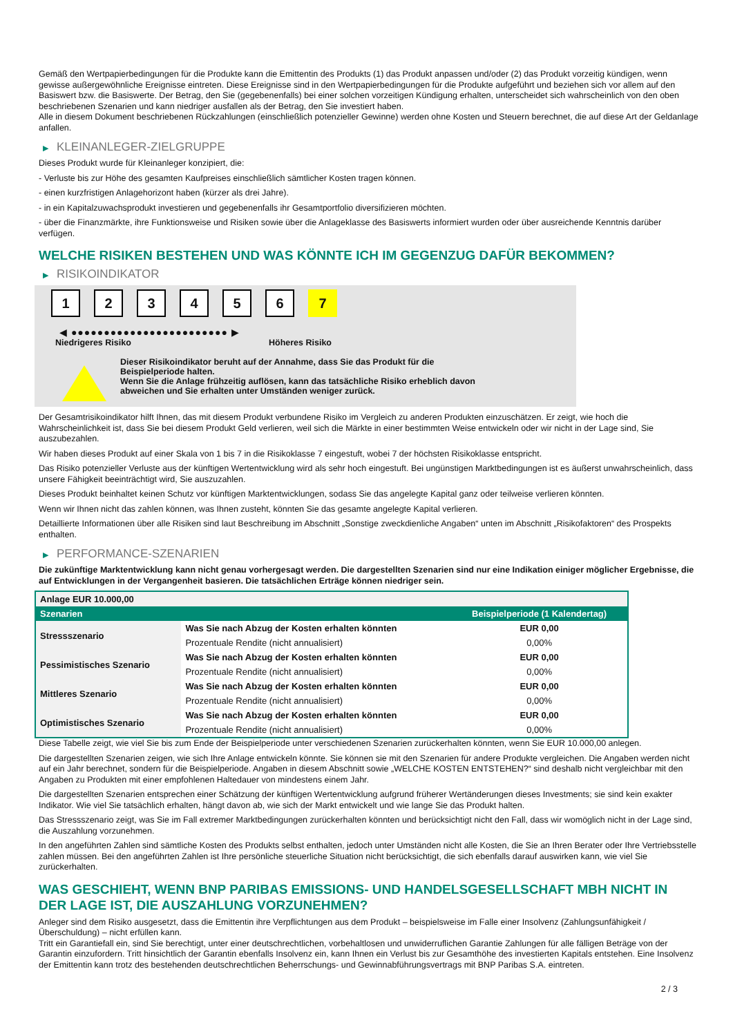Gemäß den Wertpapierbedingungen für die Produkte kann die Emittentin des Produkts (1) das Produkt anpassen und/oder (2) das Produkt vorzeitig kündigen, wenn gewisse außergewöhnliche Ereignisse eintreten. Diese Ereignisse sind in den Wertpapierbedingungen für die Produkte aufgeführt und beziehen sich vor allem auf den Basiswert bzw. die Basiswerte. Der Betrag, den Sie (gegebenenfalls) bei einer solchen vorzeitigen Kündigung erhalten, unterscheidet sich wahrscheinlich von den oben beschriebenen Szenarien und kann niedriger ausfallen als der Betrag, den Sie investiert haben.
Alle in diesem Dokument beschriebenen Rückzahlungen (einschließlich potenzieller Gewinne) werden ohne Kosten und Steuern berechnet, die auf diese Art der Geldanlage anfallen.
▶ KLEINANLEGER-ZIELGRUPPE
Dieses Produkt wurde für Kleinanleger konzipiert, die:
- Verluste bis zur Höhe des gesamten Kaufpreises einschließlich sämtlicher Kosten tragen können.
- einen kurzfristigen Anlagehorizont haben (kürzer als drei Jahre).
- in ein Kapitalzuwachsprodukt investieren und gegebenenfalls ihr Gesamtportfolio diversifizieren möchten.
- über die Finanzmärkte, ihre Funktionsweise und Risiken sowie über die Anlageklasse des Basiswerts informiert wurden oder über ausreichende Kenntnis darüber verfügen.
WELCHE RISIKEN BESTEHEN UND WAS KÖNNTE ICH IM GEGENZUG DAFÜR BEKOMMEN?
▶ RISIKOINDIKATOR
1 2 3 4 5 6 7
◀ ●●●●●●●●●●●●●●●●●●●●●●●● ▶
Niedrigeres Risiko Höheres Risiko
Dieser Risikoindikator beruht auf der Annahme, dass Sie das Produkt für die
Beispielperiode halten.
Wenn Sie die Anlage frühzeitig auflösen, kann das tatsächliche Risiko erheblich davon
abweichen und Sie erhalten unter Umständen weniger zurück.
Der Gesamtrisikoindikator hilft Ihnen, das mit diesem Produkt verbundene Risiko im Vergleich zu anderen Produkten einzuschätzen. Er zeigt, wie hoch die Wahrscheinlichkeit ist, dass Sie bei diesem Produkt Geld verlieren, weil sich die Märkte in einer bestimmten Weise entwickeln oder wir nicht in der Lage sind, Sie auszubezahlen.
Wir haben dieses Produkt auf einer Skala von 1 bis 7 in die Risikoklasse 7 eingestuft, wobei 7 der höchsten Risikoklasse entspricht.
Das Risiko potenzieller Verluste aus der künftigen Wertentwicklung wird als sehr hoch eingestuft. Bei ungünstigen Marktbedingungen ist es äußerst unwahrscheinlich, dass unsere Fähigkeit beeinträchtigt wird, Sie auszuzahlen.
Dieses Produkt beinhaltet keinen Schutz vor künftigen Marktentwicklungen, sodass Sie das angelegte Kapital ganz oder teilweise verlieren könnten.
Wenn wir Ihnen nicht das zahlen können, was Ihnen zusteht, könnten Sie das gesamte angelegte Kapital verlieren.
Detaillierte Informationen über alle Risiken sind laut Beschreibung im Abschnitt „Sonstige zweckdienliche Angaben“ unten im Abschnitt „Risikofaktoren“ des Prospekts enthalten.
▶ PERFORMANCE-SZENARIEN
Die zukünftige Marktentwicklung kann nicht genau vorhergesagt werden. Die dargestellten Szenarien sind nur eine Indikation einiger möglicher Ergebnisse, die auf Entwicklungen in der Vergangenheit basieren. Die tatsächlichen Erträge können niedriger sein.
| Anlage EUR 10.000,00 | | |
| --- | --- | --- |
| Szenarien | | Beispielperiode (1 Kalendertag) |
| Stressszenario | Was Sie nach Abzug der Kosten erhalten könnten | EUR 0,00 |
| | Prozentuale Rendite (nicht annualisiert) | 0,00% |
| Pessimistisches Szenario | Was Sie nach Abzug der Kosten erhalten könnten | EUR 0,00 |
| | Prozentuale Rendite (nicht annualisiert) | 0,00% |
| Mittleres Szenario | Was Sie nach Abzug der Kosten erhalten könnten | EUR 0,00 |
| | Prozentuale Rendite (nicht annualisiert) | 0,00% |
| Optimistisches Szenario | Was Sie nach Abzug der Kosten erhalten könnten | EUR 0,00 |
| | Prozentuale Rendite (nicht annualisiert) | 0,00% |
Diese Tabelle zeigt, wie viel Sie bis zum Ende der Beispielperiode unter verschiedenen Szenarien zurückerhalten könnten, wenn Sie EUR 10.000,00 anlegen.
Die dargestellten Szenarien zeigen, wie sich Ihre Anlage entwickeln könnte. Sie können sie mit den Szenarien für andere Produkte vergleichen. Die Angaben werden nicht auf ein Jahr berechnet, sondern für die Beispielperiode. Angaben in diesem Abschnitt sowie „WELCHE KOSTEN ENTSTEHEN?“ sind deshalb nicht vergleichbar mit den Angaben zu Produkten mit einer empfohlenen Haltedauer von mindestens einem Jahr.
Die dargestellten Szenarien entsprechen einer Schätzung der künftigen Wertentwicklung aufgrund früherer Wertänderungen dieses Investments; sie sind kein exakter Indikator. Wie viel Sie tatsächlich erhalten, hängt davon ab, wie sich der Markt entwickelt und wie lange Sie das Produkt halten.
Das Stressszenario zeigt, was Sie im Fall extremer Marktbedingungen zurückerhalten könnten und berücksichtigt nicht den Fall, dass wir womöglich nicht in der Lage sind, die Auszahlung vorzunehmen.
In den angeführten Zahlen sind sämtliche Kosten des Produkts selbst enthalten, jedoch unter Umständen nicht alle Kosten, die Sie an Ihren Berater oder Ihre Vertriebsstelle zahlen müssen. Bei den angeführten Zahlen ist Ihre persönliche steuerliche Situation nicht berücksichtigt, die sich ebenfalls darauf auswirken kann, wie viel Sie zurückerhalten.
WAS GESCHIEHT, WENN BNP PARIBAS EMISSIONS- UND HANDELSGESELLSCHAFT MBH NICHT IN DER LAGE IST, DIE AUSZAHLUNG VORZUNEHMEN?
Anleger sind dem Risiko ausgesetzt, dass die Emittentin ihre Verpflichtungen aus dem Produkt – beispielsweise im Falle einer Insolvenz (Zahlungsunfähigkeit / Überschuldung) – nicht erfüllen kann.
Tritt ein Garantiefall ein, sind Sie berechtigt, unter einer deutschrechtlichen, vorbehaltlosen und unwiderruflichen Garantie Zahlungen für alle fälligen Beträge von der Garantin einzufordern. Tritt hinsichtlich der Garantin ebenfalls Insolvenz ein, kann Ihnen ein Verlust bis zur Gesamthöhe des investierten Kapitals entstehen. Eine Insolvenz der Emittentin kann trotz des bestehenden deutschrechtlichen Beherrschungs- und Gewinnabführungsvertrags mit BNP Paribas S.A. eintreten.
2 / 3